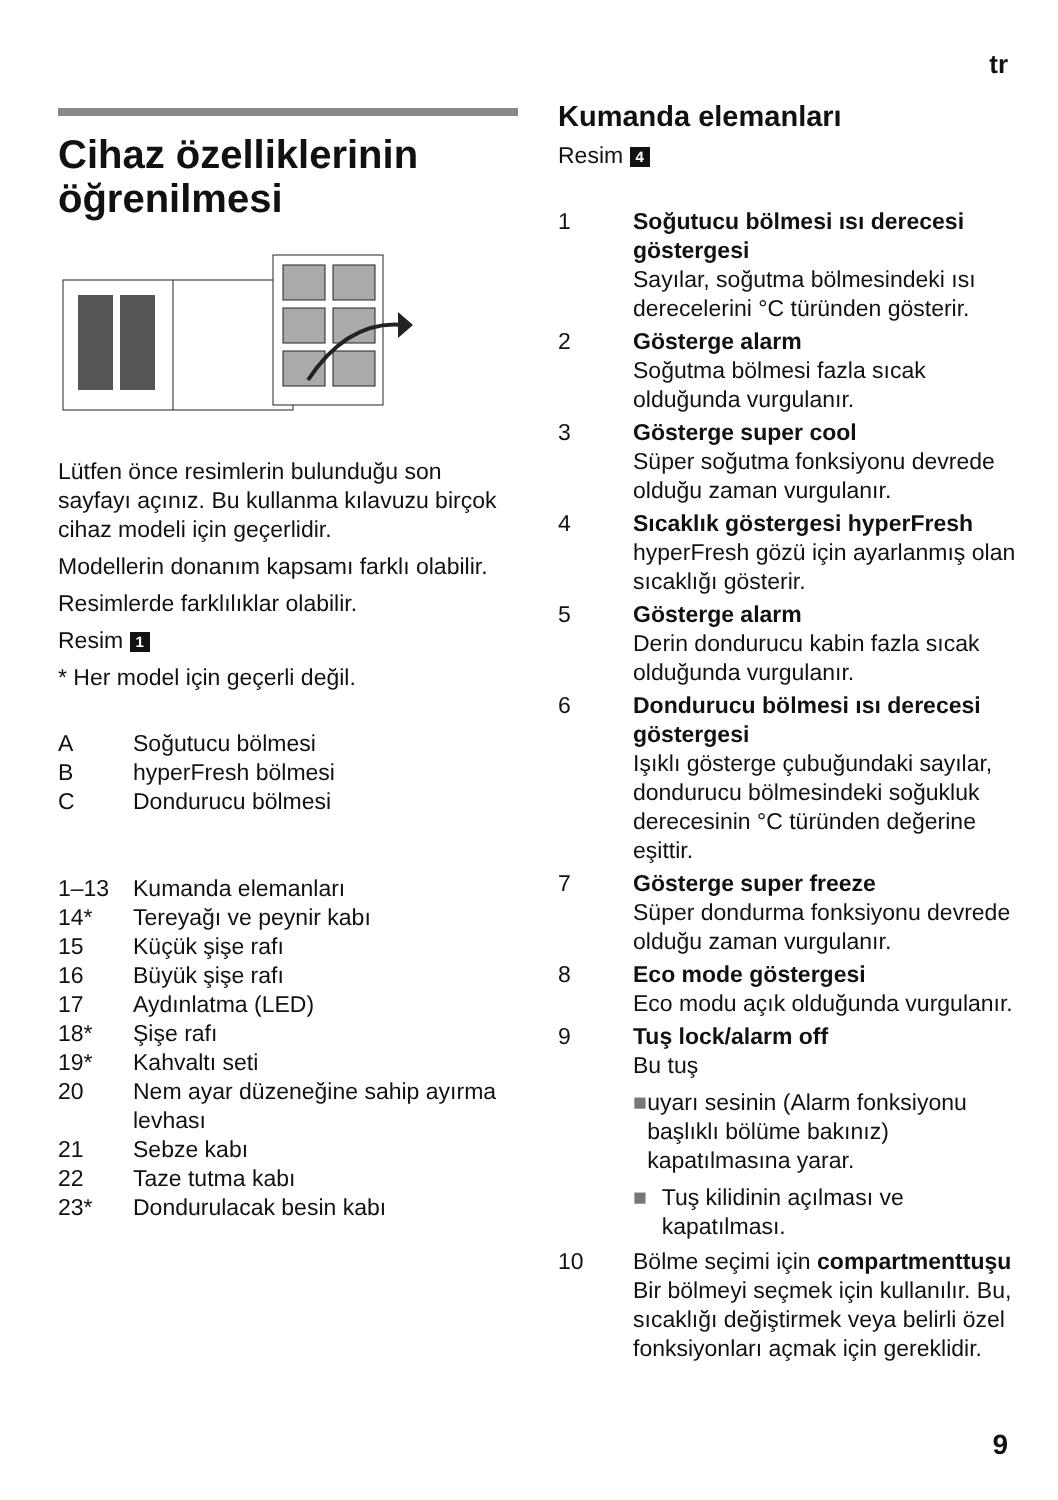tr
Cihaz özelliklerinin öğrenilmesi
Lütfen önce resimlerin bulunduğu son sayfayı açınız. Bu kullanma kılavuzu birçok cihaz modeli için geçerlidir.
Modellerin donanım kapsamı farklı olabilir.
Resimlerde farklılıklar olabilir.
Resim 1
* Her model için geçerli değil.
A Soğutucu bölmesi
BhyperFresh bölmesi
C Dondurucu bölmesi
1–13 Kumanda elemanları
14* Tereyağı ve peynir kabı
15 Küçük şişe rafı
16 Büyük şişe rafı
17 Aydınlatma (LED)
18* Şişe rafı
19* Kahvaltı seti
20 Nem ayar düzeneğine sahip ayırma levhası
21 Sebze kabı
22 Taze tutma kabı
23* Dondurulacak besin kabı
Kumanda elemanları
Resim 4
1 Soğutucu bölmesi ısı derecesi göstergesi
Sayılar, soğutma bölmesindeki ısı derecelerini °C türünden gösterir.
2 Gösterge alarm
Soğutma bölmesi fazla sıcak olduğunda vurgulanır.
3 Gösterge super cool
Süper soğutma fonksiyonu devrede olduğu zaman vurgulanır.
4 Sıcaklık göstergesi hyperFresh
hyperFresh gözü için ayarlanmış olan sıcaklığı gösterir.
5 Gösterge alarm
Derin dondurucu kabin fazla sıcak olduğunda vurgulanır.
6 Dondurucu bölmesi ısı derecesi göstergesi
Işıklı gösterge çubuğundaki sayılar, dondurucu bölmesindeki soğukluk derecesinin °C türünden değerine eşittir.
7 Gösterge super freeze
Süper dondurma fonksiyonu devrede olduğu zaman vurgulanır.
8 Eco mode göstergesi
Eco modu açık olduğunda vurgulanır.
9 Tuş lock/alarm off
Bu tuş
■ uyarı sesinin (Alarm fonksiyonu başlıklı bölüme bakınız) kapatılmasına yarar.
■ Tuş kilidinin açılması ve kapatılması.
10 Bölme seçimi için compartmenttuşu
Bir bölmeyi seçmek için kullanılır. Bu, sıcaklığı değiştirmek veya belirli özel fonksiyonları açmak için gereklidir.
9